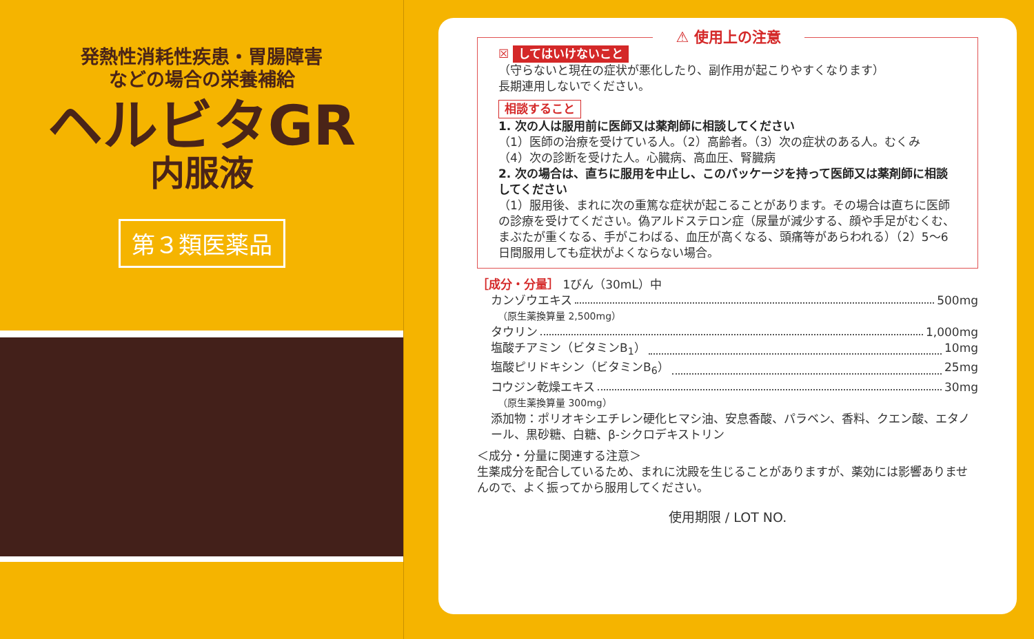発熱性消耗性疾患・胃腸障害
などの場合の栄養補給
ヘルビタGR
内服液
第３類医薬品
⚠ 使用上の注意
☒ してはいけないこと
（守らないと現在の症状が悪化したり、副作用が起こりやすくなります）
長期連用しないでください。
相談すること
1. 次の人は服用前に医師又は薬剤師に相談してください
（1）医師の治療を受けている人。（2）高齢者。（3）次の症状のある人。むくみ
（4）次の診断を受けた人。心臓病、高血圧、腎臓病
2. 次の場合は、直ちに服用を中止し、このパッケージを持って医師又は薬剤師に相談してください
（1）服用後、まれに次の重篤な症状が起こることがあります。その場合は直ちに医師の診療を受けてください。偽アルドステロン症（尿量が減少する、顔や手足がむくむ、まぶたが重くなる、手がこわばる、血圧が高くなる、頭痛等があらわれる）（2）5～6日間服用しても症状がよくならない場合。
［成分・分量］ 1びん（30mL）中
カンゾウエキス 500mg
（原生薬換算量 2,500mg）
タウリン 1,000mg
塩酸チアミン（ビタミンB<sub>1</sub>） 10mg
塩酸ピリドキシン（ビタミンB<sub>6</sub>） 25mg
コウジン乾燥エキス 30mg
（原生薬換算量 300mg）
添加物：ポリオキシエチレン硬化ヒマシ油、安息香酸、パラベン、香料、クエン酸、エタノール、黒砂糖、白糖、β-シクロデキストリン
＜成分・分量に関連する注意＞
生薬成分を配合しているため、まれに沈殿を生じることがありますが、薬効には影響ありませんので、よく振ってから服用してください。
使用期限 / LOT NO.